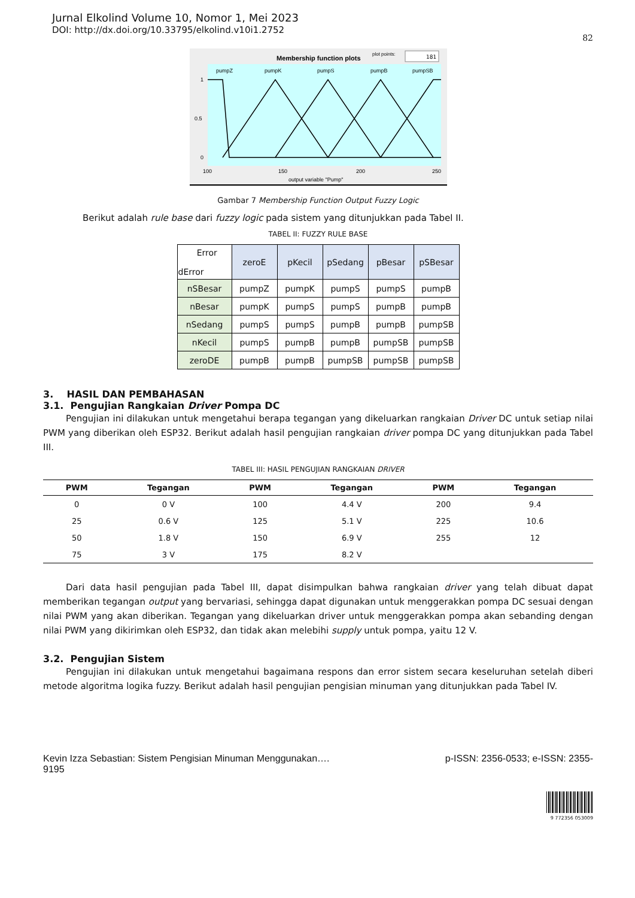Jurnal Elkolind Volume 10, Nomor 1, Mei 2023
DOI: http://dx.doi.org/10.33795/elkolind.v10i1.2752
82
Membership function plots
plot points:
181
pumpZ
pumpK
pumpS
pumpB
pumpSB
1
0.5
0
100
150
200
250
output variable "Pump"
Gambar 7 Membership Function Output Fuzzy Logic
Berikut adalah rule base dari fuzzy logic pada sistem yang ditunjukkan pada Tabel II.
TABEL II: FUZZY RULE BASE
| Error dError | zeroE | pKecil | pSedang | pBesar | pSBesar |
| nSBesar | pumpZ | pumpK | pumpS | pumpS | pumpB |
| nBesar | pumpK | pumpS | pumpS | pumpB | pumpB |
| nSedang | pumpS | pumpS | pumpB | pumpB | pumpSB |
| nKecil | pumpS | pumpB | pumpB | pumpSB | pumpSB |
| zeroDE | pumpB | pumpB | pumpSB | pumpSB | pumpSB |
3. HASIL DAN PEMBAHASAN
3.1. Pengujian Rangkaian Driver Pompa DC
Pengujian ini dilakukan untuk mengetahui berapa tegangan yang dikeluarkan rangkaian Driver DC untuk setiap nilai PWM yang diberikan oleh ESP32. Berikut adalah hasil pengujian rangkaian driver pompa DC yang ditunjukkan pada Tabel III.
TABEL III: HASIL PENGUJIAN RANGKAIAN DRIVER
| PWM | Tegangan | PWM | Tegangan | PWM | Tegangan |
| --- | --- | --- | --- | --- | --- |
| 0 | 0 V | 100 | 4.4 V | 200 | 9.4 |
| 25 | 0.6 V | 125 | 5.1 V | 225 | 10.6 |
| 50 | 1.8 V | 150 | 6.9 V | 255 | 12 |
| 75 | 3 V | 175 | 8.2 V | | |
Dari data hasil pengujian pada Tabel III, dapat disimpulkan bahwa rangkaian driver yang telah dibuat dapat memberikan tegangan output yang bervariasi, sehingga dapat digunakan untuk menggerakkan pompa DC sesuai dengan nilai PWM yang akan diberikan. Tegangan yang dikeluarkan driver untuk menggerakkan pompa akan sebanding dengan nilai PWM yang dikirimkan oleh ESP32, dan tidak akan melebihi supply untuk pompa, yaitu 12 V.
3.2. Pengujian Sistem
Pengujian ini dilakukan untuk mengetahui bagaimana respons dan error sistem secara keseluruhan setelah diberi metode algoritma logika fuzzy. Berikut adalah hasil pengujian pengisian minuman yang ditunjukkan pada Tabel IV.
Kevin Izza Sebastian: Sistem Pengisian Minuman Menggunakan…. p-ISSN: 2356-0533; e-ISSN: 2355-
9195
9 772356 053009